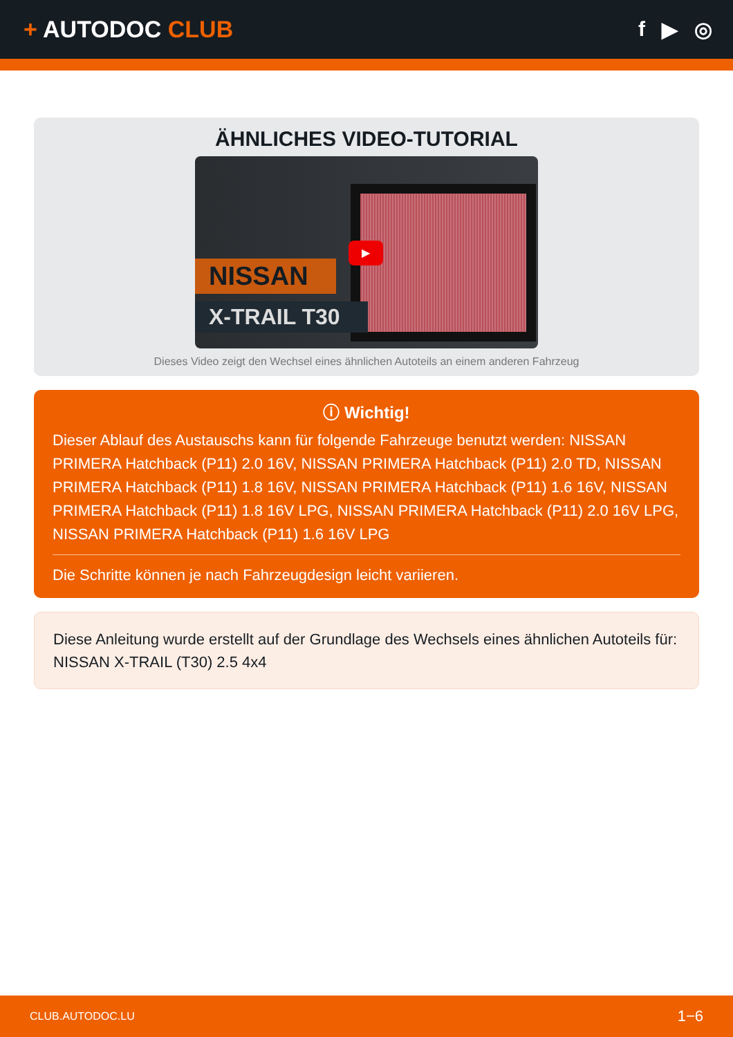+ AUTODOC CLUB f ▶ ◎
ÄHNLICHES VIDEO-TUTORIAL
NISSAN
X-TRAIL T30
▶
Dieses Video zeigt den Wechsel eines ähnlichen Autoteils an einem anderen Fahrzeug
ⓘ Wichtig!
Dieser Ablauf des Austauschs kann für folgende Fahrzeuge benutzt werden: NISSAN PRIMERA Hatchback (P11) 2.0 16V, NISSAN PRIMERA Hatchback (P11) 2.0 TD, NISSAN PRIMERA Hatchback (P11) 1.8 16V, NISSAN PRIMERA Hatchback (P11) 1.6 16V, NISSAN PRIMERA Hatchback (P11) 1.8 16V LPG, NISSAN PRIMERA Hatchback (P11) 2.0 16V LPG, NISSAN PRIMERA Hatchback (P11) 1.6 16V LPG
Die Schritte können je nach Fahrzeugdesign leicht variieren.
Diese Anleitung wurde erstellt auf der Grundlage des Wechsels eines ähnlichen Autoteils für: NISSAN X-TRAIL (T30) 2.5 4x4
CLUB.AUTODOC.LU 1−6